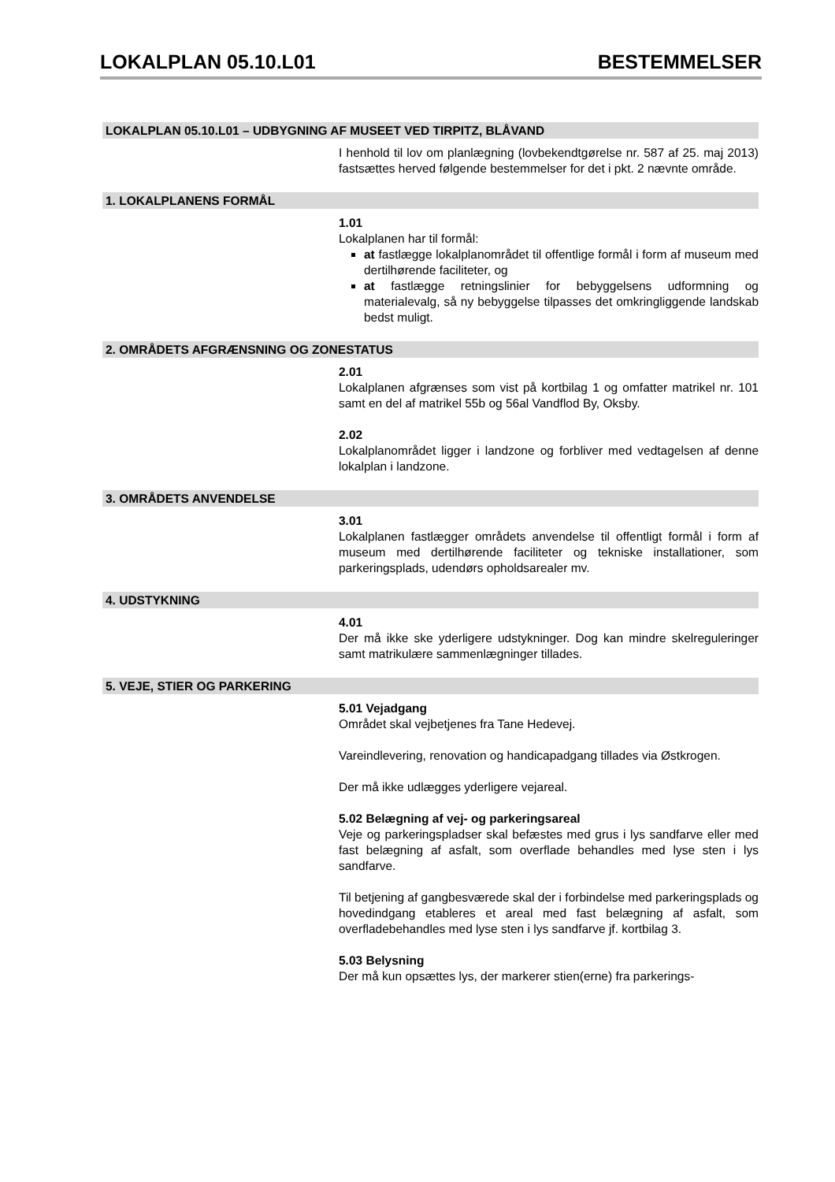LOKALPLAN 05.10.L01 BESTEMMELSER
LOKALPLAN 05.10.L01 – UDBYGNING AF MUSEET VED TIRPITZ, BLÅVAND
I henhold til lov om planlægning (lovbekendtgørelse nr. 587 af 25. maj 2013) fastsættes herved følgende bestemmelser for det i pkt. 2 nævnte område.
1. LOKALPLANENS FORMÅL
1.01
Lokalplanen har til formål:
at fastlægge lokalplanområdet til offentlige formål i form af museum med dertilhørende faciliteter, og
at fastlægge retningslinier for bebyggelsens udformning og materialevalg, så ny bebyggelse tilpasses det omkringliggende landskab bedst muligt.
2. OMRÅDETS AFGRÆNSNING OG ZONESTATUS
2.01
Lokalplanen afgrænses som vist på kortbilag 1 og omfatter matrikel nr. 101 samt en del af matrikel 55b og 56al Vandflod By, Oksby.
2.02
Lokalplanområdet ligger i landzone og forbliver med vedtagelsen af denne lokalplan i landzone.
3. OMRÅDETS ANVENDELSE
3.01
Lokalplanen fastlægger områdets anvendelse til offentligt formål i form af museum med dertilhørende faciliteter og tekniske installationer, som parkeringsplads, udendørs opholdsarealer mv.
4. UDSTYKNING
4.01
Der må ikke ske yderligere udstykninger. Dog kan mindre skelreguleringer samt matrikulære sammenlægninger tillades.
5. VEJE, STIER OG PARKERING
5.01 Vejadgang
Området skal vejbetjenes fra Tane Hedevej.
Vareindlevering, renovation og handicapadgang tillades via Østkrogen.
Der må ikke udlægges yderligere vejareal.
5.02 Belægning af vej- og parkeringsareal
Veje og parkeringspladser skal befæstes med grus i lys sandfarve eller med fast belægning af asfalt, som overflade behandles med lyse sten i lys sandfarve.
Til betjening af gangbesværede skal der i forbindelse med parkeringsplads og hovedindgang etableres et areal med fast belægning af asfalt, som overfladebehandles med lyse sten i lys sandfarve jf. kortbilag 3.
5.03 Belysning
Der må kun opsættes lys, der markerer stien(erne) fra parkerings-